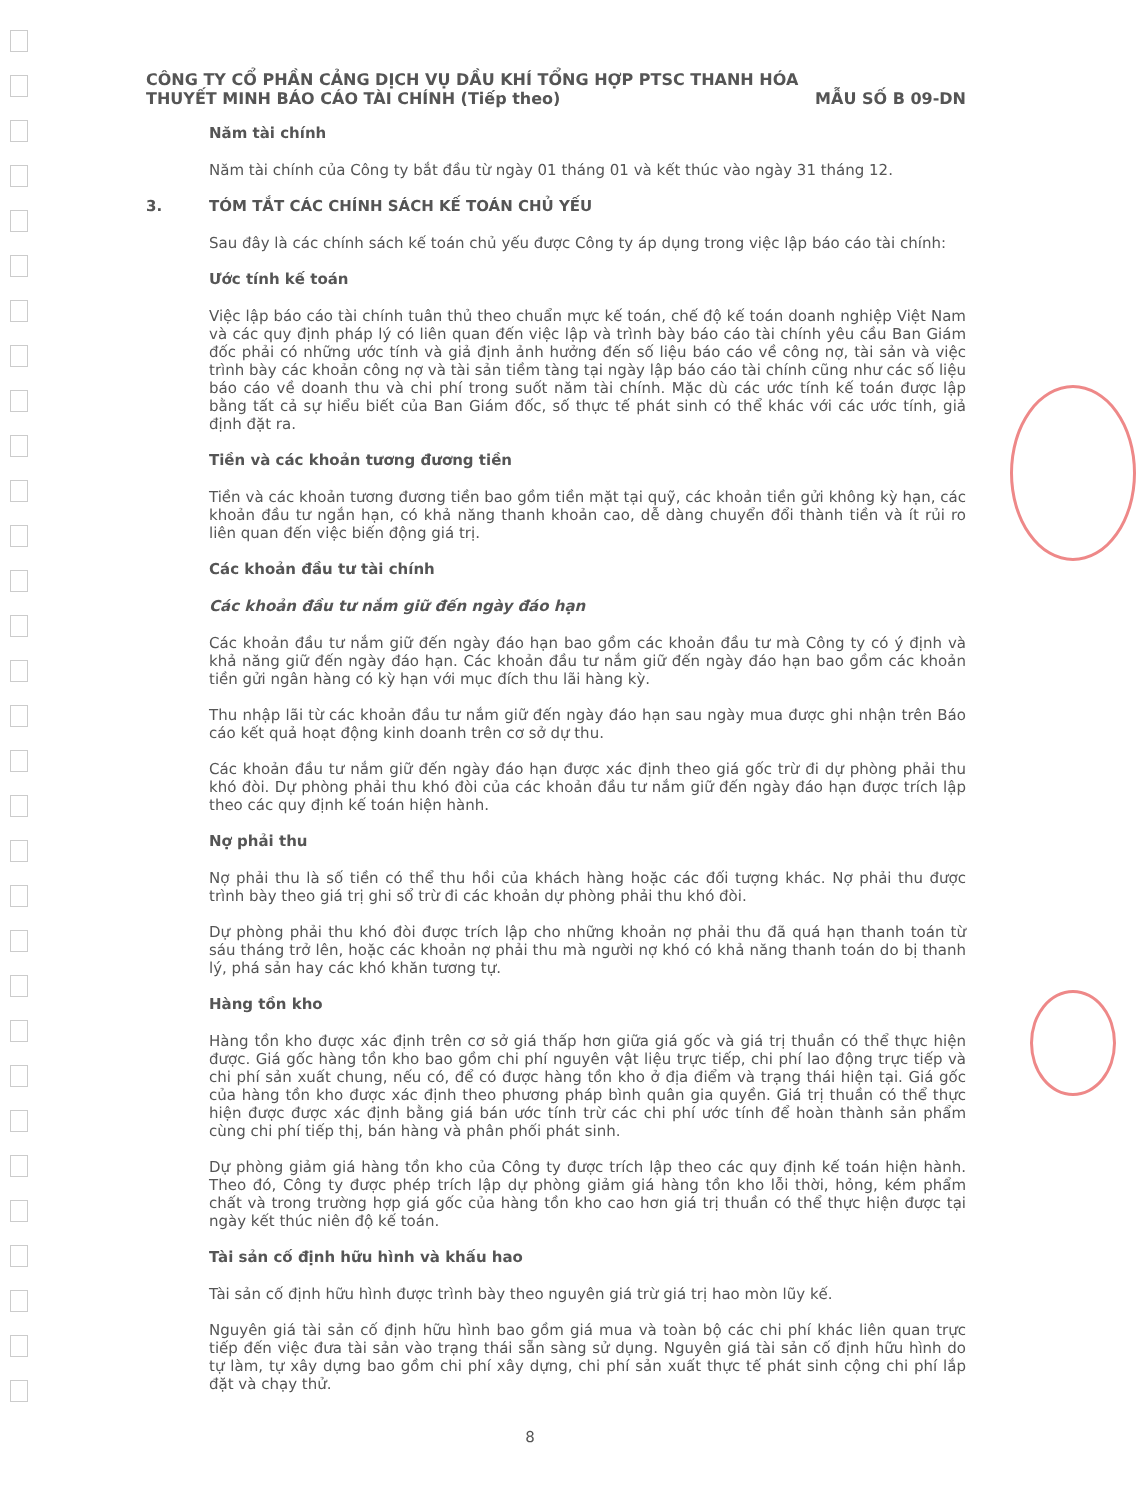CÔNG TY CỔ PHẦN CẢNG DỊCH VỤ DẦU KHÍ TỔNG HỢP PTSC THANH HÓA
THUYẾT MINH BÁO CÁO TÀI CHÍNH (Tiếp theo) MẪU SỐ B 09-DN
Năm tài chính
Năm tài chính của Công ty bắt đầu từ ngày 01 tháng 01 và kết thúc vào ngày 31 tháng 12.
3. TÓM TẮT CÁC CHÍNH SÁCH KẾ TOÁN CHỦ YẾU
Sau đây là các chính sách kế toán chủ yếu được Công ty áp dụng trong việc lập báo cáo tài chính:
Ước tính kế toán
Việc lập báo cáo tài chính tuân thủ theo chuẩn mực kế toán, chế độ kế toán doanh nghiệp Việt Nam và các quy định pháp lý có liên quan đến việc lập và trình bày báo cáo tài chính yêu cầu Ban Giám đốc phải có những ước tính và giả định ảnh hưởng đến số liệu báo cáo về công nợ, tài sản và việc trình bày các khoản công nợ và tài sản tiềm tàng tại ngày lập báo cáo tài chính cũng như các số liệu báo cáo về doanh thu và chi phí trong suốt năm tài chính. Mặc dù các ước tính kế toán được lập bằng tất cả sự hiểu biết của Ban Giám đốc, số thực tế phát sinh có thể khác với các ước tính, giả định đặt ra.
Tiền và các khoản tương đương tiền
Tiền và các khoản tương đương tiền bao gồm tiền mặt tại quỹ, các khoản tiền gửi không kỳ hạn, các khoản đầu tư ngắn hạn, có khả năng thanh khoản cao, dễ dàng chuyển đổi thành tiền và ít rủi ro liên quan đến việc biến động giá trị.
Các khoản đầu tư tài chính
Các khoản đầu tư nắm giữ đến ngày đáo hạn
Các khoản đầu tư nắm giữ đến ngày đáo hạn bao gồm các khoản đầu tư mà Công ty có ý định và khả năng giữ đến ngày đáo hạn. Các khoản đầu tư nắm giữ đến ngày đáo hạn bao gồm các khoản tiền gửi ngân hàng có kỳ hạn với mục đích thu lãi hàng kỳ.
Thu nhập lãi từ các khoản đầu tư nắm giữ đến ngày đáo hạn sau ngày mua được ghi nhận trên Báo cáo kết quả hoạt động kinh doanh trên cơ sở dự thu.
Các khoản đầu tư nắm giữ đến ngày đáo hạn được xác định theo giá gốc trừ đi dự phòng phải thu khó đòi. Dự phòng phải thu khó đòi của các khoản đầu tư nắm giữ đến ngày đáo hạn được trích lập theo các quy định kế toán hiện hành.
Nợ phải thu
Nợ phải thu là số tiền có thể thu hồi của khách hàng hoặc các đối tượng khác. Nợ phải thu được trình bày theo giá trị ghi sổ trừ đi các khoản dự phòng phải thu khó đòi.
Dự phòng phải thu khó đòi được trích lập cho những khoản nợ phải thu đã quá hạn thanh toán từ sáu tháng trở lên, hoặc các khoản nợ phải thu mà người nợ khó có khả năng thanh toán do bị thanh lý, phá sản hay các khó khăn tương tự.
Hàng tồn kho
Hàng tồn kho được xác định trên cơ sở giá thấp hơn giữa giá gốc và giá trị thuần có thể thực hiện được. Giá gốc hàng tồn kho bao gồm chi phí nguyên vật liệu trực tiếp, chi phí lao động trực tiếp và chi phí sản xuất chung, nếu có, để có được hàng tồn kho ở địa điểm và trạng thái hiện tại. Giá gốc của hàng tồn kho được xác định theo phương pháp bình quân gia quyền. Giá trị thuần có thể thực hiện được được xác định bằng giá bán ước tính trừ các chi phí ước tính để hoàn thành sản phẩm cùng chi phí tiếp thị, bán hàng và phân phối phát sinh.
Dự phòng giảm giá hàng tồn kho của Công ty được trích lập theo các quy định kế toán hiện hành. Theo đó, Công ty được phép trích lập dự phòng giảm giá hàng tồn kho lỗi thời, hỏng, kém phẩm chất và trong trường hợp giá gốc của hàng tồn kho cao hơn giá trị thuần có thể thực hiện được tại ngày kết thúc niên độ kế toán.
Tài sản cố định hữu hình và khấu hao
Tài sản cố định hữu hình được trình bày theo nguyên giá trừ giá trị hao mòn lũy kế.
Nguyên giá tài sản cố định hữu hình bao gồm giá mua và toàn bộ các chi phí khác liên quan trực tiếp đến việc đưa tài sản vào trạng thái sẵn sàng sử dụng. Nguyên giá tài sản cố định hữu hình do tự làm, tự xây dựng bao gồm chi phí xây dựng, chi phí sản xuất thực tế phát sinh cộng chi phí lắp đặt và chạy thử.
8